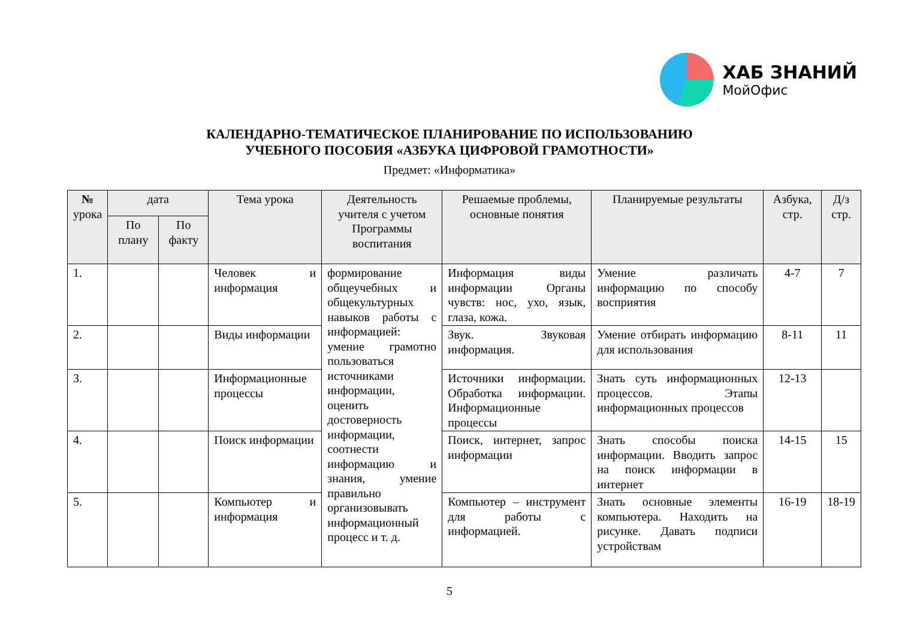ХАБ ЗНАНИЙ
МойОфис
КАЛЕНДАРНО-ТЕМАТИЧЕСКОЕ ПЛАНИРОВАНИЕ ПО ИСПОЛЬЗОВАНИЮ
УЧЕБНОГО ПОСОБИЯ «АЗБУКА ЦИФРОВОЙ ГРАМОТНОСТИ»
Предмет: «Информатика»
| № урока | дата | | Тема урока | Деятельность учителя с учетом Программы воспитания | Решаемые проблемы, основные понятия | Планируемые результаты | Азбука, стр. | Д/з стр. |
| --- | --- | --- | --- | --- | --- | --- | --- | --- |
| | По плану | По факту | | | | | | |
| 1. | | | Человек и информация | формирование общеучебных и общекультурных навыков работы с информацией: умение грамотно пользоваться источниками информации, оценить достоверность информации, соотнести информацию и знания, умение правильно организовывать информационный процесс и т. д. | Информация виды информации Органы чувств: нос, ухо, язык, глаза, кожа. | Умение различать информацию по способу восприятия | 4-7 | 7 |
| 2. | | | Виды информации | | Звук. Звуковая информация. | Умение отбирать информацию для использования | 8-11 | 11 |
| 3. | | | Информационные процессы | | Источники информации. Обработка информации. Информационные процессы | Знать суть информационных процессов. Этапы информационных процессов | 12-13 | |
| 4. | | | Поиск информации | | Поиск, интернет, запрос информации | Знать способы поиска информации. Вводить запрос на поиск информации в интернет | 14-15 | 15 |
| 5. | | | Компьютер и информация | | Компьютер – инструмент для работы с информацией. | Знать основные элементы компьютера. Находить на рисунке. Давать подписи устройствам | 16-19 | 18-19 |
5